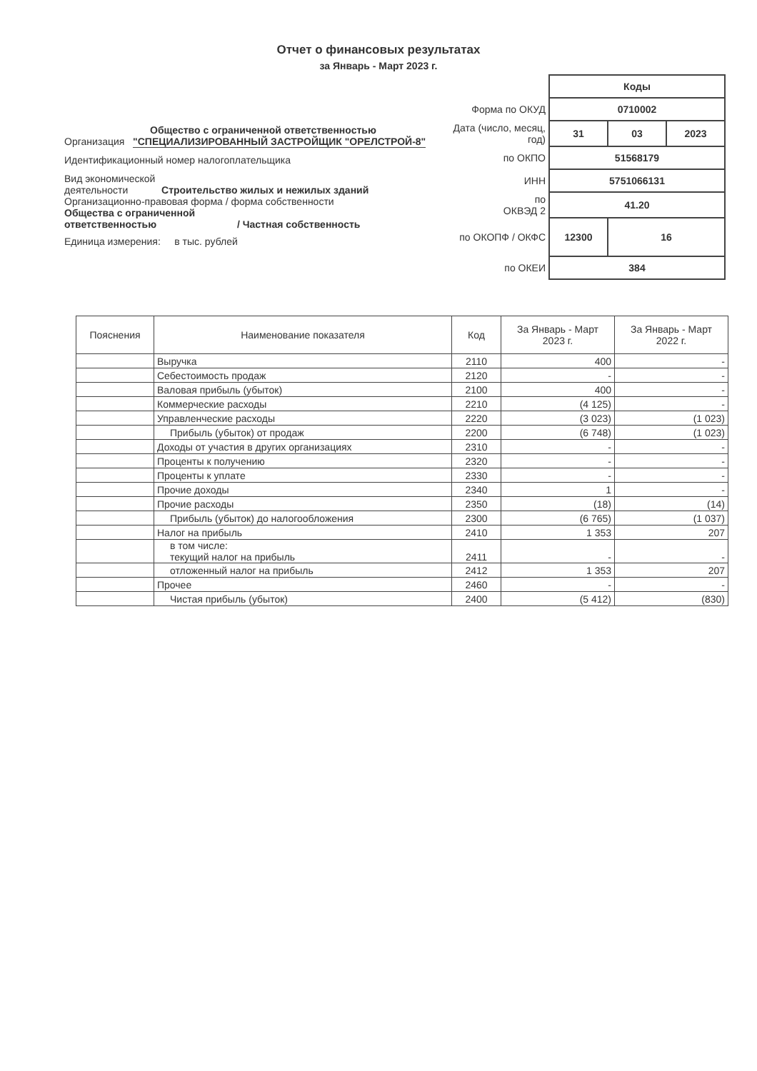Отчет о финансовых результатах
за Январь - Март 2023 г.
Общество с ограниченной ответственностью
Организация "СПЕЦИАЛИЗИРОВАННЫЙ ЗАСТРОЙЩИК "ОРЕЛСТРОЙ-8"
Идентификационный номер налогоплательщика
Вид экономической
деятельности Строительство жилых и нежилых зданий
Организационно-правовая форма / форма собственности
Общества с ограниченной
ответственностью / Частная собственность
Единица измерения: в тыс. рублей
| | Коды | | |
| Форма по ОКУД | 0710002 | | |
| Дата (число, месяц, год) | 31 | 03 | 2023 |
| по ОКПО | 51568179 | | |
| ИНН | 5751066131 | | |
| по ОКВЭД 2 | 41.20 | | |
| по ОКОПФ / ОКФС | 12300 | 16 | |
| по ОКЕИ | 384 | | |
| Пояснения | Наименование показателя | Код | За Январь - Март 2023 г. | За Январь - Март 2022 г. |
| --- | --- | --- | --- | --- |
| | Выручка | 2110 | 400 | - |
| | Себестоимость продаж | 2120 | - | - |
| | Валовая прибыль (убыток) | 2100 | 400 | - |
| | Коммерческие расходы | 2210 | (4 125) | - |
| | Управленческие расходы | 2220 | (3 023) | (1 023) |
| | Прибыль (убыток) от продаж | 2200 | (6 748) | (1 023) |
| | Доходы от участия в других организациях | 2310 | - | - |
| | Проценты к получению | 2320 | - | - |
| | Проценты к уплате | 2330 | - | - |
| | Прочие доходы | 2340 | 1 | - |
| | Прочие расходы | 2350 | (18) | (14) |
| | Прибыль (убыток) до налогообложения | 2300 | (6 765) | (1 037) |
| | Налог на прибыль | 2410 | 1 353 | 207 |
| | в том числе: текущий налог на прибыль | 2411 | - | - |
| | отложенный налог на прибыль | 2412 | 1 353 | 207 |
| | Прочее | 2460 | - | - |
| | Чистая прибыль (убыток) | 2400 | (5 412) | (830) |